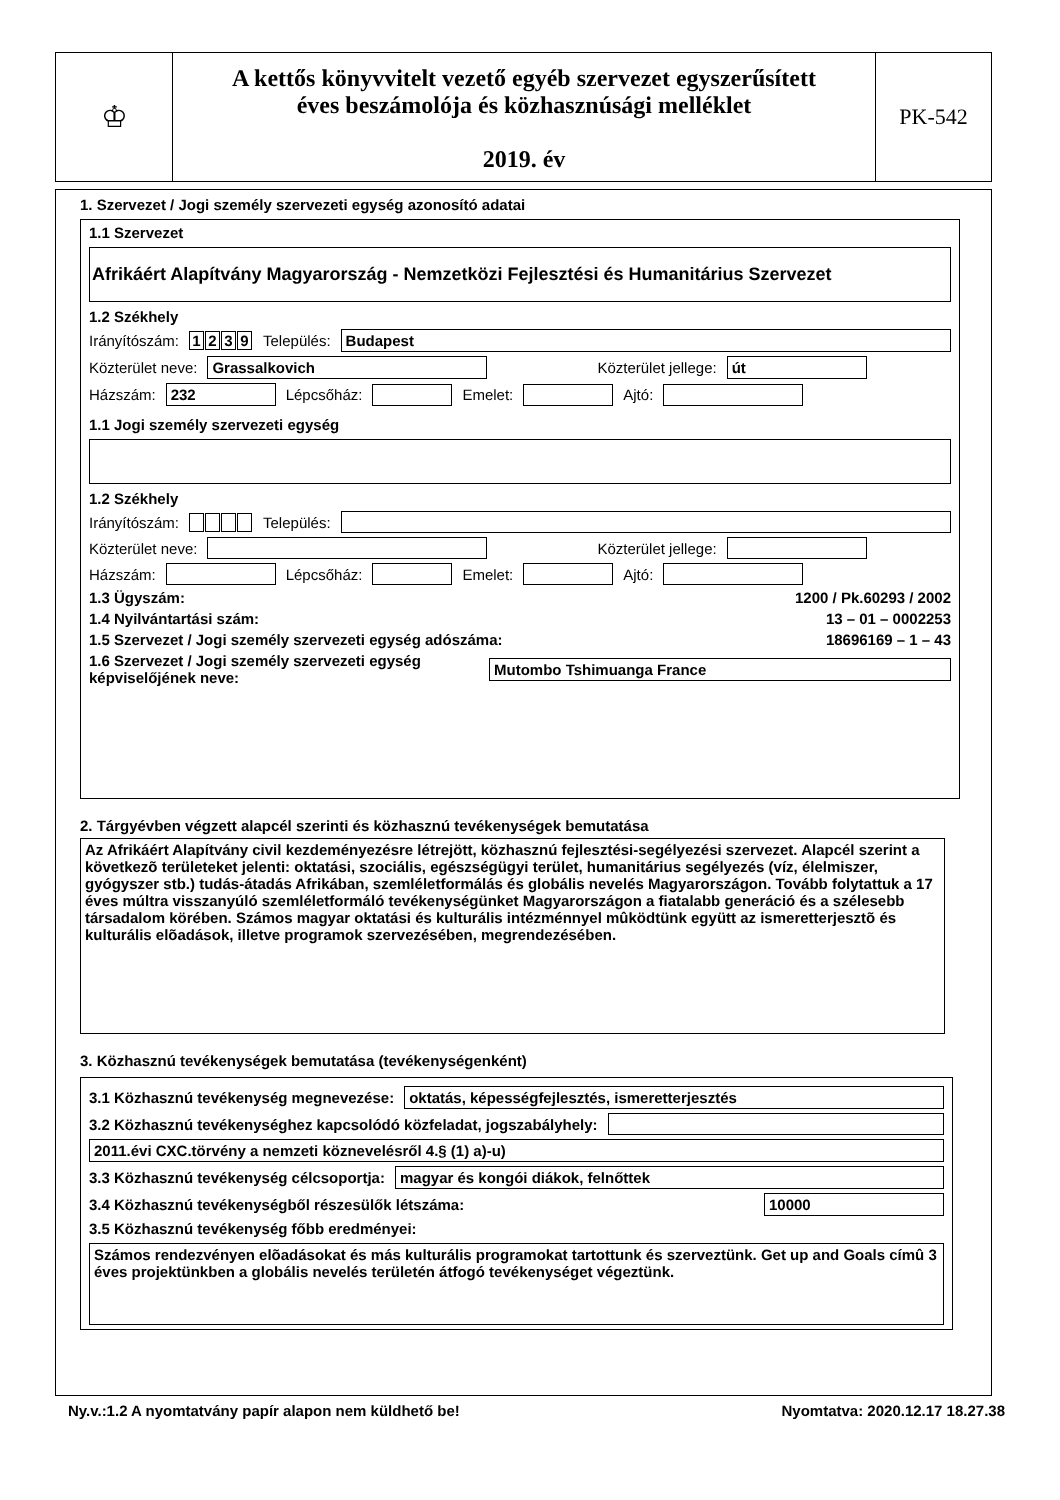♔
A kettős könyvvitelt vezető egyéb szervezet egyszerűsített
éves beszámolója és közhasznúsági melléklet
2019. év
PK-542
1. Szervezet / Jogi személy szervezeti egység azonosító adatai
1.1 Szervezet
Afrikáért Alapítvány Magyarország - Nemzetközi Fejlesztési és Humanitárius Szervezet
1.2 Székhely
Irányítószám: 1239 Település:
Budapest
Közterület neve:
Grassalkovich Közterület jellege: út
Házszám:
232
Lépcsőház:
Emelet:
Ajtó:
1.1 Jogi személy szervezeti egység
1.2 Székhely
Irányítószám: Település:
Közterület neve:
Közterület jellege:
Házszám:
Lépcsőház:
Emelet:
Ajtó:
1.3 Ügyszám: 1200 / Pk.60293 / 2002
1.4 Nyilvántartási szám: 13 – 01 – 0002253
1.5 Szervezet / Jogi személy szervezeti egység adószáma: 18696169 – 1 – 43
1.6 Szervezet / Jogi személy szervezeti egység képviselőjének neve:
Mutombo Tshimuanga France
2. Tárgyévben végzett alapcél szerinti és közhasznú tevékenységek bemutatása
Az Afrikáért Alapítvány civil kezdeményezésre létrejött, közhasznú fejlesztési-segélyezési szervezet. Alapcél szerint a következõ területeket jelenti: oktatási, szociális, egészségügyi terület, humanitárius segélyezés (víz, élelmiszer, gyógyszer stb.) tudás-átadás Afrikában, szemléletformálás és globális nevelés Magyarországon. Tovább folytattuk a 17 éves múltra visszanyúló szemléletformáló tevékenységünket Magyarországon a fiatalabb generáció és a szélesebb társadalom körében. Számos magyar oktatási és kulturális intézménnyel mûködtünk együtt az ismeretterjesztõ és kulturális elõadások, illetve programok szervezésében, megrendezésében.
3. Közhasznú tevékenységek bemutatása (tevékenységenként)
3.1 Közhasznú tevékenység megnevezése:
oktatás, képességfejlesztés, ismeretterjesztés
3.2 Közhasznú tevékenységhez kapcsolódó közfeladat, jogszabályhely:
2011.évi CXC.törvény a nemzeti köznevelésről 4.§ (1) a)-u)
3.3 Közhasznú tevékenység célcsoportja:
magyar és kongói diákok, felnőttek
3.4 Közhasznú tevékenységből részesülők létszáma:
10000
3.5 Közhasznú tevékenység főbb eredményei:
Számos rendezvényen elõadásokat és más kulturális programokat tartottunk és szerveztünk. Get up and Goals címû 3 éves projektünkben a globális nevelés területén átfogó tevékenységet végeztünk.
Ny.v.:1.2 A nyomtatvány papír alapon nem küldhető be! Nyomtatva: 2020.12.17 18.27.38